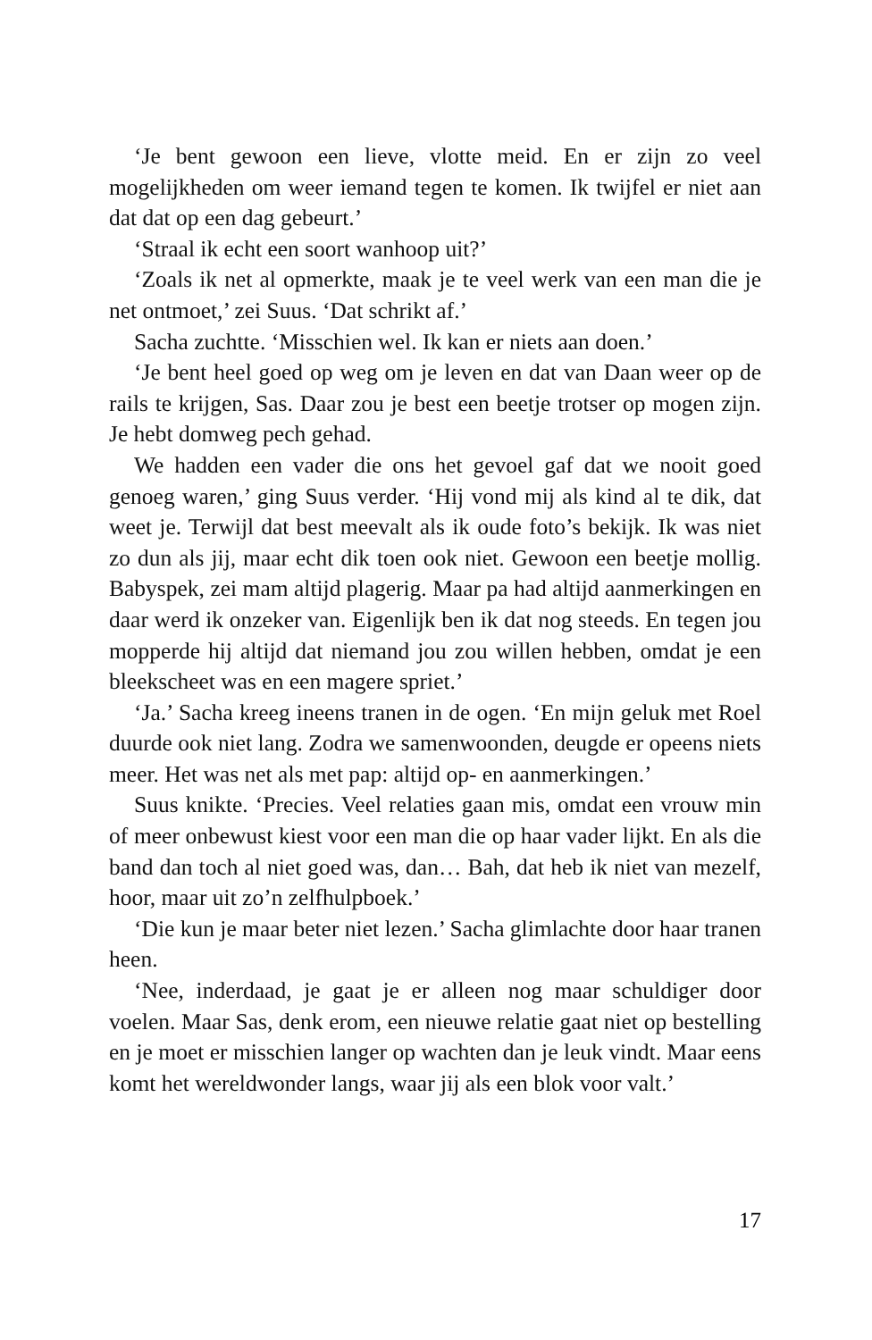‘Je bent gewoon een lieve, vlotte meid. En er zijn zo veel mogelijkheden om weer iemand tegen te komen. Ik twijfel er niet aan dat dat op een dag gebeurt.’
‘Straal ik echt een soort wanhoop uit?’
‘Zoals ik net al opmerkte, maak je te veel werk van een man die je net ontmoet,’ zei Suus. ‘Dat schrikt af.’
Sacha zuchtte. ‘Misschien wel. Ik kan er niets aan doen.’
‘Je bent heel goed op weg om je leven en dat van Daan weer op de rails te krijgen, Sas. Daar zou je best een beetje trotser op mogen zijn. Je hebt domweg pech gehad.
We hadden een vader die ons het gevoel gaf dat we nooit goed genoeg waren,’ ging Suus verder. ‘Hij vond mij als kind al te dik, dat weet je. Terwijl dat best meevalt als ik oude foto’s bekijk. Ik was niet zo dun als jij, maar echt dik toen ook niet. Gewoon een beetje mollig. Babyspek, zei mam altijd plagerig. Maar pa had altijd aanmerkingen en daar werd ik onzeker van. Eigenlijk ben ik dat nog steeds. En tegen jou mopperde hij altijd dat niemand jou zou willen hebben, omdat je een bleekscheet was en een magere spriet.’
‘Ja.’ Sacha kreeg ineens tranen in de ogen. ‘En mijn geluk met Roel duurde ook niet lang. Zodra we samenwoonden, deugde er opeens niets meer. Het was net als met pap: altijd op- en aanmerkingen.’
Suus knikte. ‘Precies. Veel relaties gaan mis, omdat een vrouw min of meer onbewust kiest voor een man die op haar vader lijkt. En als die band dan toch al niet goed was, dan… Bah, dat heb ik niet van mezelf, hoor, maar uit zo’n zelfhulpboek.’
‘Die kun je maar beter niet lezen.’ Sacha glimlachte door haar tranen heen.
‘Nee, inderdaad, je gaat je er alleen nog maar schuldiger door voelen. Maar Sas, denk erom, een nieuwe relatie gaat niet op bestelling en je moet er misschien langer op wachten dan je leuk vindt. Maar eens komt het wereldwonder langs, waar jij als een blok voor valt.’
17